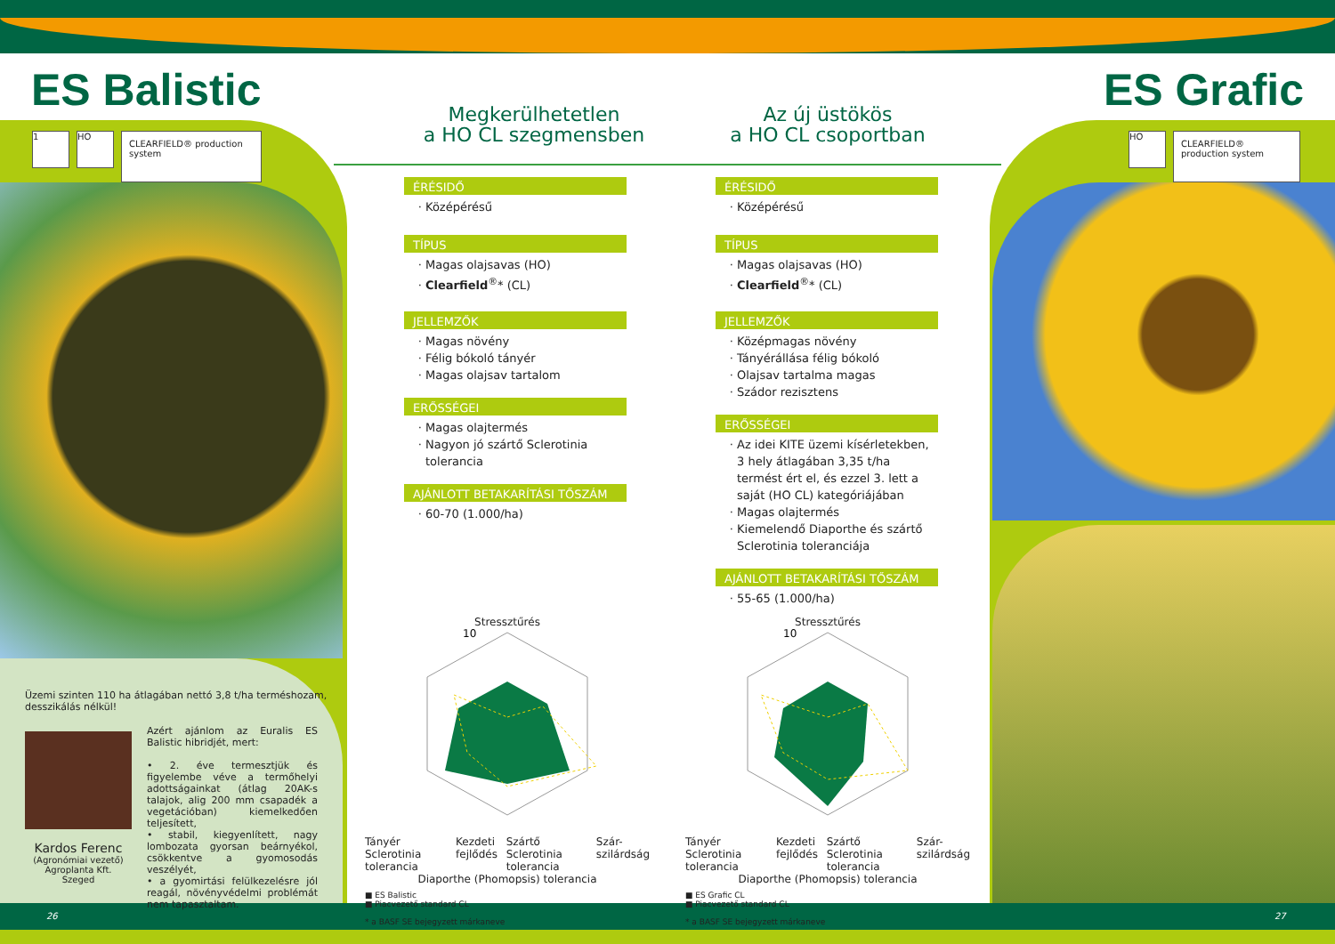ES Balistic
1 HO CLEARFIELD® production system
ES Grafic
HO CLEARFIELD® production system
Megkerülhetetlen
a HO CL szegmensben
Az új üstökös
a HO CL csoportban
ÉRÉSIDŐ
Középérésű
TÍPUS
Magas olajsavas (HO)
Clearfield<sup>®</sup>* (CL)
JELLEMZŐK
Magas növény
Félig bókoló tányér
Magas olajsav tartalom
ERŐSSÉGEI
Magas olajtermés
Nagyon jó szártő Sclerotinia tolerancia
AJÁNLOTT BETAKARÍTÁSI TŐSZÁM
60-70 (1.000/ha)
ÉRÉSIDŐ
Középérésű
TÍPUS
Magas olajsavas (HO)
Clearfield<sup>®</sup>* (CL)
JELLEMZŐK
Középmagas növény
Tányérállása félig bókoló
Olajsav tartalma magas
Szádor rezisztens
ERŐSSÉGEI
Az idei KITE üzemi kísérletekben, 3 hely átlagában 3,35 t/ha termést ért el, és ezzel 3. lett a saját (HO CL) kategóriájában
Magas olajtermés
Kiemelendő Diaporthe és szártő Sclerotinia toleranciája
AJÁNLOTT BETAKARÍTÁSI TŐSZÁM
55-65 (1.000/ha)
Stressztűrés
10
Tányér Sclerotinia tolerancia Kezdeti fejlődés Szártő Sclerotinia tolerancia Szár-szilárdság
Diaporthe (Phomopsis) tolerancia
■ ES Balistic
■ Piacvezető standard CL
* a BASF SE bejegyzett márkaneve
Stressztűrés
10
Tányér Sclerotinia tolerancia Kezdeti fejlődés Szártő Sclerotinia tolerancia Szár-szilárdság
Diaporthe (Phomopsis) tolerancia
■ ES Grafic CL
■ Piacvezető standard CL
* a BASF SE bejegyzett márkaneve
Üzemi szinten 110 ha átlagában nettó 3,8 t/ha terméshozam, desszikálás nélkül!
Kardos Ferenc
(Agronómiai vezető)
Agroplanta Kft.
Szeged
Azért ajánlom az Euralis ES Balistic hibridjét, mert:
• 2. éve termesztjük és figyelembe véve a termőhelyi adottságainkat (átlag 20AK-s talajok, alig 200 mm csapadék a vegetációban) kiemelkedően teljesített,
• stabil, kiegyenlített, nagy lombozata gyorsan beárnyékol, csökkentve a gyomosodás veszélyét,
• a gyomirtási felülkezelésre jól reagál, növényvédelmi problémát nem tapasztaltam.
26 27